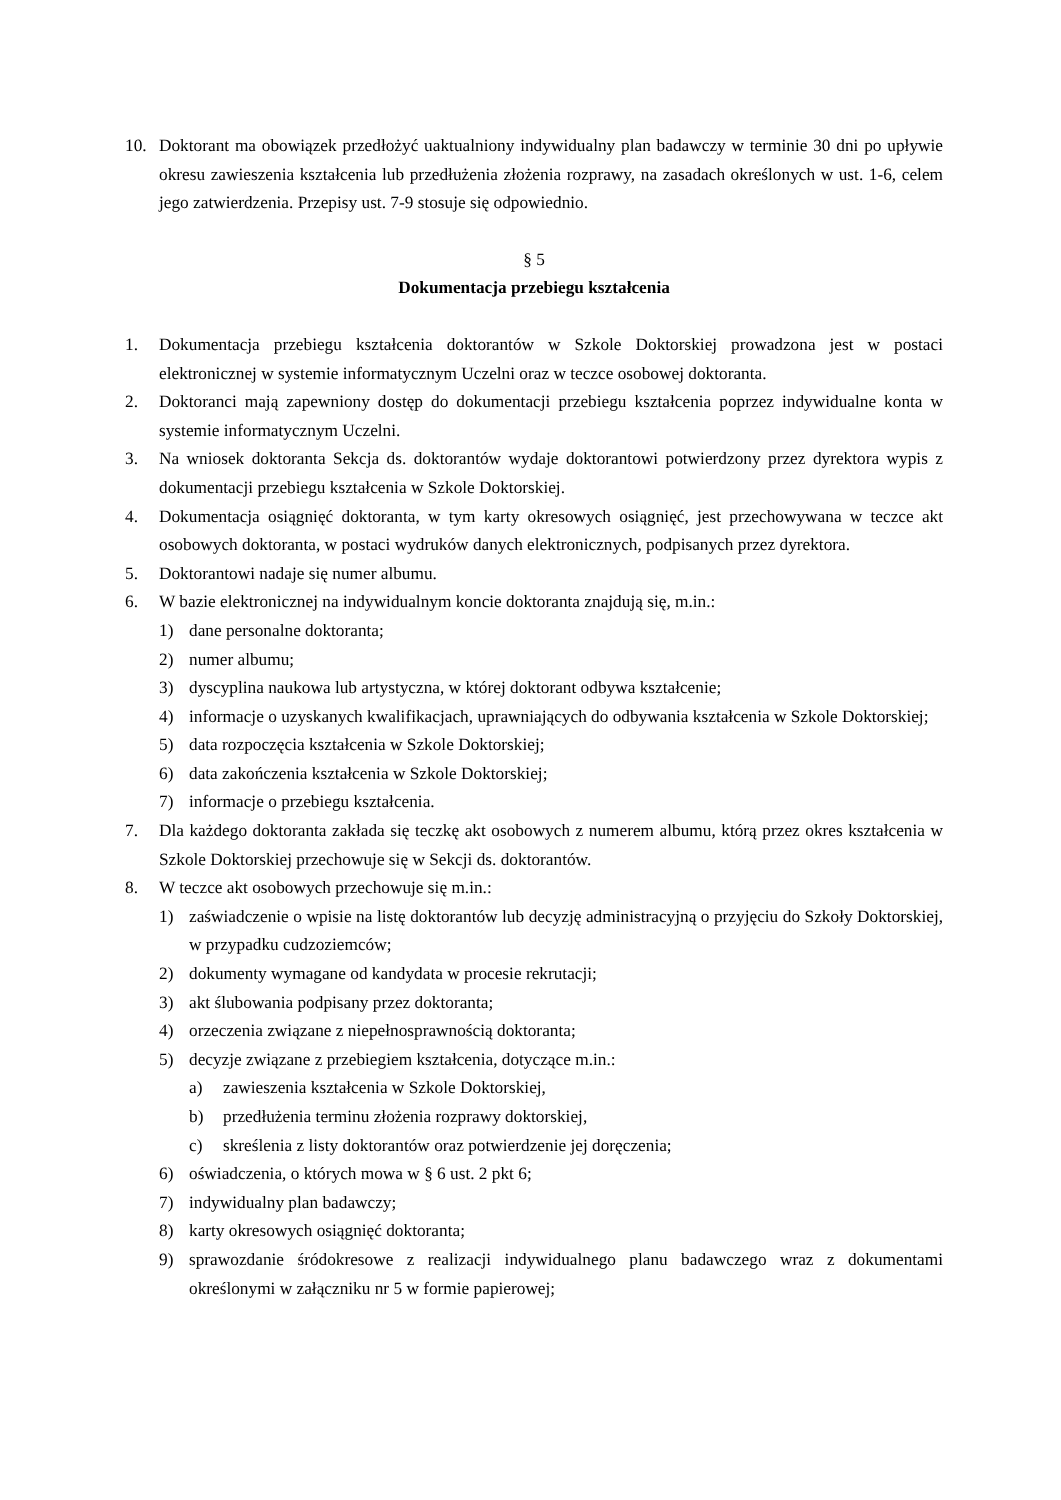10. Doktorant ma obowiązek przedłożyć uaktualniony indywidualny plan badawczy w terminie 30 dni po upływie okresu zawieszenia kształcenia lub przedłużenia złożenia rozprawy, na zasadach określonych w ust. 1-6, celem jego zatwierdzenia. Przepisy ust. 7-9 stosuje się odpowiednio.
§ 5
Dokumentacja przebiegu kształcenia
1. Dokumentacja przebiegu kształcenia doktorantów w Szkole Doktorskiej prowadzona jest w postaci elektronicznej w systemie informatycznym Uczelni oraz w teczce osobowej doktoranta.
2. Doktoranci mają zapewniony dostęp do dokumentacji przebiegu kształcenia poprzez indywidualne konta w systemie informatycznym Uczelni.
3. Na wniosek doktoranta Sekcja ds. doktorantów wydaje doktorantowi potwierdzony przez dyrektora wypis z dokumentacji przebiegu kształcenia w Szkole Doktorskiej.
4. Dokumentacja osiągnięć doktoranta, w tym karty okresowych osiągnięć, jest przechowywana w teczce akt osobowych doktoranta, w postaci wydruków danych elektronicznych, podpisanych przez dyrektora.
5. Doktorantowi nadaje się numer albumu.
6. W bazie elektronicznej na indywidualnym koncie doktoranta znajdują się, m.in.:
1) dane personalne doktoranta;
2) numer albumu;
3) dyscyplina naukowa lub artystyczna, w której doktorant odbywa kształcenie;
4) informacje o uzyskanych kwalifikacjach, uprawniających do odbywania kształcenia w Szkole Doktorskiej;
5) data rozpoczęcia kształcenia w Szkole Doktorskiej;
6) data zakończenia kształcenia w Szkole Doktorskiej;
7) informacje o przebiegu kształcenia.
7. Dla każdego doktoranta zakłada się teczkę akt osobowych z numerem albumu, którą przez okres kształcenia w Szkole Doktorskiej przechowuje się w Sekcji ds. doktorantów.
8. W teczce akt osobowych przechowuje się m.in.:
1) zaświadczenie o wpisie na listę doktorantów lub decyzję administracyjną o przyjęciu do Szkoły Doktorskiej, w przypadku cudzoziemców;
2) dokumenty wymagane od kandydata w procesie rekrutacji;
3) akt ślubowania podpisany przez doktoranta;
4) orzeczenia związane z niepełnosprawnością doktoranta;
5) decyzje związane z przebiegiem kształcenia, dotyczące m.in.:
a) zawieszenia kształcenia w Szkole Doktorskiej,
b) przedłużenia terminu złożenia rozprawy doktorskiej,
c) skreślenia z listy doktorantów oraz potwierdzenie jej doręczenia;
6) oświadczenia, o których mowa w § 6 ust. 2 pkt 6;
7) indywidualny plan badawczy;
8) karty okresowych osiągnięć doktoranta;
9) sprawozdanie śródokresowe z realizacji indywidualnego planu badawczego wraz z dokumentami określonymi w załączniku nr 5 w formie papierowej;